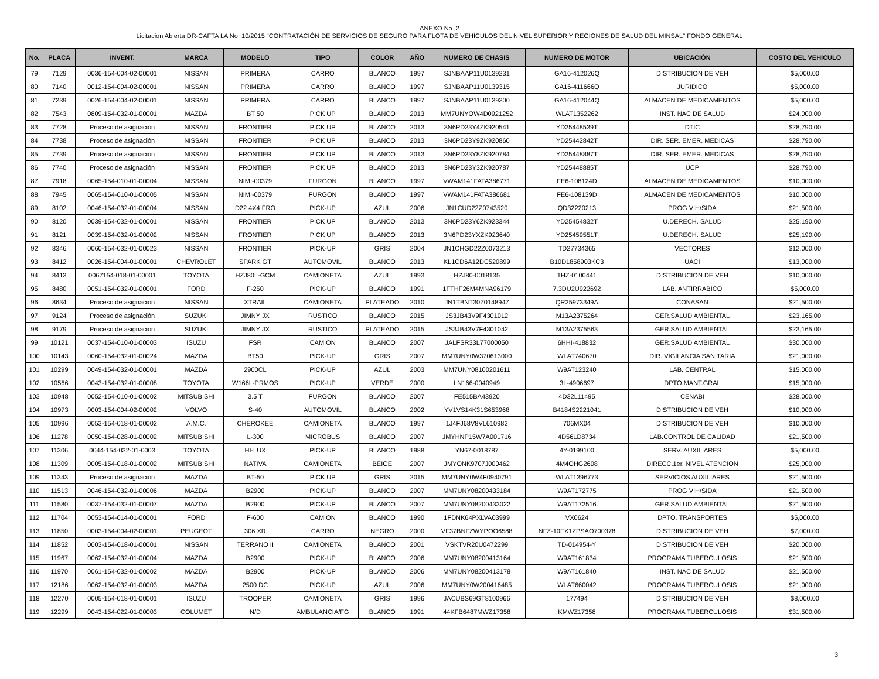ANEXO No .2
Licitacion Abierta DR-CAFTA LA No. 10/2015 "CONTRATACIÓN DE SERVICIOS DE SEGURO PARA FLOTA DE VEHÍCULOS DEL NIVEL SUPERIOR Y REGIONES DE SALUD DEL MINSAL" FONDO GENERAL
| No. | PLACA | INVENT. | MARCA | MODELO | TIPO | COLOR | AÑO | NUMERO DE CHASIS | NUMERO DE MOTOR | UBICACIÓN | COSTO DEL VEHICULO |
| --- | --- | --- | --- | --- | --- | --- | --- | --- | --- | --- | --- |
| 79 | 7129 | 0036-154-004-02-00001 | NISSAN | PRIMERA | CARRO | BLANCO | 1997 | SJNBAAP11U0139231 | GA16-412026Q | DISTRIBUCION DE VEH | $5,000.00 |
| 80 | 7140 | 0012-154-004-02-00001 | NISSAN | PRIMERA | CARRO | BLANCO | 1997 | SJNBAAP11U0139315 | GA16-411666Q | JURIDICO | $5,000.00 |
| 81 | 7239 | 0026-154-004-02-00001 | NISSAN | PRIMERA | CARRO | BLANCO | 1997 | SJNBAAP11U0139300 | GA16-412044Q | ALMACEN DE MEDICAMENTOS | $5,000.00 |
| 82 | 7543 | 0809-154-032-01-00001 | MAZDA | BT 50 | PICK UP | BLANCO | 2013 | MM7UNYOW4D0921252 | WLAT1352262 | INST. NAC DE SALUD | $24,000.00 |
| 83 | 7728 | Proceso de asignación | NISSAN | FRONTIER | PICK UP | BLANCO | 2013 | 3N6PD23Y4ZK920541 | YD25448539T | DTIC | $28,790.00 |
| 84 | 7738 | Proceso de asignación | NISSAN | FRONTIER | PICK UP | BLANCO | 2013 | 3N6PD23Y9ZK920860 | YD25442842T | DIR. SER. EMER. MEDICAS | $28,790.00 |
| 85 | 7739 | Proceso de asignación | NISSAN | FRONTIER | PICK UP | BLANCO | 2013 | 3N6PD23Y8ZK920784 | YD25448887T | DIR. SER. EMER. MEDICAS | $28,790.00 |
| 86 | 7740 | Proceso de asignación | NISSAN | FRONTIER | PICK UP | BLANCO | 2013 | 3N6PD23Y3ZK920787 | YD25448885T | UCP | $28,790.00 |
| 87 | 7918 | 0065-154-010-01-00004 | NISSAN | NIMI-00379 | FURGON | BLANCO | 1997 | VWAM141FATA386771 | FE6-108124D | ALMACEN DE MEDICAMENTOS | $10,000.00 |
| 88 | 7945 | 0065-154-010-01-00005 | NISSAN | NIMI-00379 | FURGON | BLANCO | 1997 | VWAM141FATA386681 | FE6-108139D | ALMACEN DE MEDICAMENTOS | $10,000.00 |
| 89 | 8102 | 0046-154-032-01-00004 | NISSAN | D22 4X4 FRO | PICK-UP | AZUL | 2006 | JN1CUD22Z0743520 | QD32220213 | PROG VIH/SIDA | $21,500.00 |
| 90 | 8120 | 0039-154-032-01-00001 | NISSAN | FRONTIER | PICK UP | BLANCO | 2013 | 3N6PD23Y6ZK923344 | YD25454832T | U.DERECH. SALUD | $25,190.00 |
| 91 | 8121 | 0039-154-032-01-00002 | NISSAN | FRONTIER | PICK UP | BLANCO | 2013 | 3N6PD23YXZK923640 | YD25459551T | U.DERECH. SALUD | $25,190.00 |
| 92 | 8346 | 0060-154-032-01-00023 | NISSAN | FRONTIER | PICK-UP | GRIS | 2004 | JN1CHGD22Z0073213 | TD27734365 | VECTORES | $12,000.00 |
| 93 | 8412 | 0026-154-004-01-00001 | CHEVROLET | SPARK GT | AUTOMOVIL | BLANCO | 2013 | KL1CD6A12DC520899 | B10D1858903KC3 | UACI | $13,000.00 |
| 94 | 8413 | 0067154-018-01-00001 | TOYOTA | HZJ80L-GCM | CAMIONETA | AZUL | 1993 | HZJ80-0018135 | 1HZ-0100441 | DISTRIBUCION DE VEH | $10,000.00 |
| 95 | 8480 | 0051-154-032-01-00001 | FORD | F-250 | PICK-UP | BLANCO | 1991 | 1FTHF26M4MNA96179 | 7.3DU2U922692 | LAB. ANTIRRABICO | $5,000.00 |
| 96 | 8634 | Proceso de asignación | NISSAN | XTRAIL | CAMIONETA | PLATEADO | 2010 | JN1TBNT30Z0148947 | QR25973349A | CONASAN | $21,500.00 |
| 97 | 9124 | Proceso de asignación | SUZUKI | JIMNY JX | RUSTICO | BLANCO | 2015 | JS3JB43V9F4301012 | M13A2375264 | GER.SALUD AMBIENTAL | $23,165.00 |
| 98 | 9179 | Proceso de asignación | SUZUKI | JIMNY JX | RUSTICO | PLATEADO | 2015 | JS3JB43V7F4301042 | M13A2375563 | GER.SALUD AMBIENTAL | $23,165.00 |
| 99 | 10121 | 0037-154-010-01-00003 | ISUZU | FSR | CAMION | BLANCO | 2007 | JALFSR33L77000050 | 6HHI-418832 | GER.SALUD AMBIENTAL | $30,000.00 |
| 100 | 10143 | 0060-154-032-01-00024 | MAZDA | BT50 | PICK-UP | GRIS | 2007 | MM7UNY0W370613000 | WLAT740670 | DIR. VIGILANCIA SANITARIA | $21,000.00 |
| 101 | 10299 | 0049-154-032-01-00001 | MAZDA | 2900CL | PICK-UP | AZUL | 2003 | MM7UNY08100201611 | W9AT123240 | LAB. CENTRAL | $15,000.00 |
| 102 | 10566 | 0043-154-032-01-00008 | TOYOTA | W166L-PRMOS | PICK-UP | VERDE | 2000 | LN166-0040949 | 3L-4906697 | DPTO.MANT.GRAL | $15,000.00 |
| 103 | 10948 | 0052-154-010-01-00002 | MITSUBISHI | 3.5 T | FURGON | BLANCO | 2007 | FE515BA43920 | 4D32L11495 | CENABI | $28,000.00 |
| 104 | 10973 | 0003-154-004-02-00002 | VOLVO | S-40 | AUTOMOVIL | BLANCO | 2002 | YV1VS14K31S653968 | B4184S2221041 | DISTRIBUCION DE VEH | $10,000.00 |
| 105 | 10996 | 0053-154-018-01-00002 | A.M.C. | CHEROKEE | CAMIONETA | BLANCO | 1997 | 1J4FJ68V8VL610982 | 706MX04 | DISTRIBUCION DE VEH | $10,000.00 |
| 106 | 11278 | 0050-154-028-01-00002 | MITSUBISHI | L-300 | MICROBUS | BLANCO | 2007 | JMYHNP15W7A001716 | 4D56LD8734 | LAB.CONTROL DE CALIDAD | $21,500.00 |
| 107 | 11306 | 0044-154-032-01-0003 | TOYOTA | HI-LUX | PICK-UP | BLANCO | 1988 | YN67-0018787 | 4Y-0199100 | SERV. AUXILIARES | $5,000.00 |
| 108 | 11309 | 0005-154-018-01-00002 | MITSUBISHI | NATIVA | CAMIONETA | BEIGE | 2007 | JMYONK9707J000462 | 4M4OHG2608 | DIRECC.1er. NIVEL ATENCION | $25,000.00 |
| 109 | 11343 | Proceso de asignación | MAZDA | BT-50 | PICK UP | GRIS | 2015 | MM7UNY0W4F0940791 | WLAT1396773 | SERVICIOS AUXILIARES | $21,500.00 |
| 110 | 11513 | 0046-154-032-01-00006 | MAZDA | B2900 | PICK-UP | BLANCO | 2007 | MM7UNY08200433184 | W9AT172775 | PROG VIH/SIDA | $21,500.00 |
| 111 | 11580 | 0037-154-032-01-00007 | MAZDA | B2900 | PICK-UP | BLANCO | 2007 | MM7UNY08200433022 | W9AT172516 | GER.SALUD AMBIENTAL | $21,500.00 |
| 112 | 11704 | 0053-154-014-01-00001 | FORD | F-600 | CAMION | BLANCO | 1990 | 1FDNK64PXLVA03999 | VX0624 | DPTO. TRANSPORTES | $5,000.00 |
| 113 | 11850 | 0003-154-004-02-00001 | PEUGEOT | 306 XR | CARRO | NEGRO | 2000 | VF37BNFZWYPOO6588 | NFZ-10FX1ZPSAO700378 | DISTRIBUCION DE VEH | $7,000.00 |
| 114 | 11852 | 0003-154-018-01-00001 | NISSAN | TERRANO II | CAMIONETA | BLANCO | 2001 | VSKTVR20U0472299 | TD-014954-Y | DISTRIBUCION DE VEH | $20,000.00 |
| 115 | 11967 | 0062-154-032-01-00004 | MAZDA | B2900 | PICK-UP | BLANCO | 2006 | MM7UNY08200413164 | W9AT161834 | PROGRAMA TUBERCULOSIS | $21,500.00 |
| 116 | 11970 | 0061-154-032-01-00002 | MAZDA | B2900 | PICK-UP | BLANCO | 2006 | MM7UNY08200413178 | W9AT161840 | INST. NAC DE SALUD | $21,500.00 |
| 117 | 12186 | 0062-154-032-01-00003 | MAZDA | 2500 DC | PICK-UP | AZUL | 2006 | MM7UNY0W200416485 | WLAT660042 | PROGRAMA TUBERCULOSIS | $21,000.00 |
| 118 | 12270 | 0005-154-018-01-00001 | ISUZU | TROOPER | CAMIONETA | GRIS | 1996 | JACUBS69GT8100966 | 177494 | DISTRIBUCION DE VEH | $8,000.00 |
| 119 | 12299 | 0043-154-022-01-00003 | COLUMET | N/D | AMBULANCIA/FG | BLANCO | 1991 | 44KFB6487MWZ17358 | KMWZ17358 | PROGRAMA TUBERCULOSIS | $31,500.00 |
3